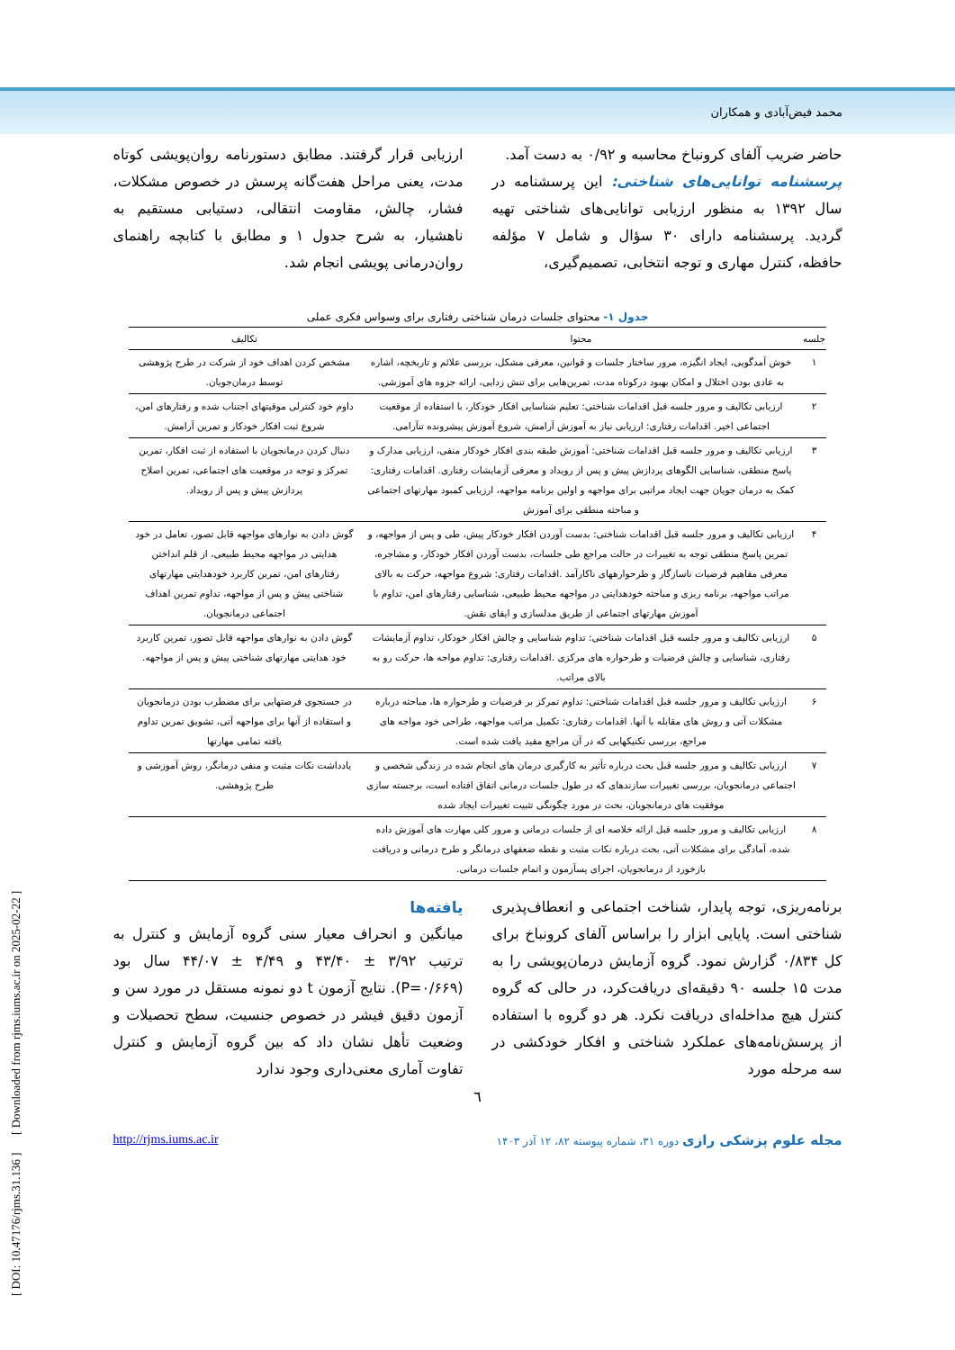محمد فیض‌آبادی و همکاران
حاضر ضریب آلفای کرونباخ محاسبه و ۰/۹۲ به دست آمد.
پرسشنامه توانایی‌های شناختی: این پرسشنامه در سال ۱۳۹۲ به منظور ارزیابی توانایی‌های شناختی تهیه گردید. پرسشنامه دارای ۳۰ سؤال و شامل ۷ مؤلفه حافظه، کنترل مهاری و توجه انتخابی، تصمیم‌گیری،
ارزیابی قرار گرفتند. مطابق دستورنامه روان‌پویشی کوتاه مدت، یعنی مراحل هفت‌گانه پرسش در خصوص مشکلات، فشار، چالش، مقاومت انتقالی، دستیابی مستقیم به ناهشیار، به شرح جدول ۱ و مطابق با کتابچه راهنمای روان‌درمانی پویشی انجام شد.
جدول ۱- محتوای جلسات درمان شناختی رفتاری برای وسواس فکری عملی
| جلسه | محتوا | تکالیف |
| --- | --- | --- |
| ۱ | خوش آمدگویی، ایجاد انگیزه، مرور ساختار جلسات و قوانین، معرفی مشکل، بررسی علائم و تاریخچه، اشاره به عادی بودن اختلال و امکان بهبود درکوتاه مدت، تمرین‌هایی برای تنش زدایی، ارائه جزوه های آموزشی. | مشخص کردن اهداف خود از شرکت در طرح پژوهشی توسط درمان‌جویان. |
| ۲ | ارزیابی تکالیف و مرور جلسه قبل اقدامات شناختی: تعلیم شناسایی افکار خودکار، با استفاده از موقعیت اجتماعی اخیر. اقدامات رفتاری: ارزیابی نیاز به آموزش آرامش، شروع آموزش پیشرونده تنآرامی. | داوم خود کنترلی موقیتهای اجتناب شده و رفتارهای امن، شروع ثبت افکار خودکار و تمرین آرامش. |
| ۳ | ارزیابی تکالیف و مرور جلسه قبل اقدامات شناختی: آموزش طبقه بندی افکار خودکار منفی، ارزیابی مدارک و پاسخ منطقی، شناسایی الگوهای پردازش پیش و پس از رویداد و معرفی آزمایشات رفتاری. اقدامات رفتاری: کمک به درمان جویان جهت ایجاد مراتبی برای مواجهه و اولین برنامه مواجهه، ارزیابی کمبود مهارتهای اجتماعی و مباحثه منطقی برای آموزش | دنبال کردن درمانجویان با استفاده از ثبت افکار، تمرین تمرکز و توجه در موقعیت های اجتماعی، تمرین اصلاح پردازش پیش و پس از رویداد. |
| ۴ | ارزیابی تکالیف و مرور جلسه قبل اقدامات شناختی: بدست آوردن افکار خودکار پیش، طی و پس از مواجهه، و تمرین پاسخ منطقی توجه به تغییرات در حالت مراجع طی جلسات، بدست آوردن افکار خودکار، و مشاجره، معرفی مفاهیم فرضیات ناسازگار و طرحوارههای ناکارآمد .اقدامات رفتاری: شروع مواجهه، حرکت به بالای مراتب مواجهه، برنامه ریزی و مباحثه خودهدایتی در مواجهه محیط طبیعی، شناسایی رفتارهای امن، تداوم با آموزش مهارتهای اجتماعی از طریق مدلسازی و ایفای نقش. | گوش دادن به نوارهای مواجهه قابل تصور، تعامل در خود هدایتی در مواجهه محیط طبیعی، از قلم انداختن رفتارهای امن، تمرین کاربرد خودهدایتی مهارتهای شناختی پیش و پس از مواجهه، تداوم تمرین اهداف اجتماعی درمانجویان. |
| ۵ | ارزیابی تکالیف و مرور جلسه قبل اقدامات شناختی: تداوم شناسایی و چالش افکار خودکار، تداوم آزمایشات رفتاری، شناسایی و چالش فرضیات و طرحواره های مرکزی .اقدامات رفتاری: تداوم مواجه ها، حرکت رو به بالای مراتب. | گوش دادن به نوارهای مواجهه قابل تصور، تمرین کاربرد خود هدایتی مهارتهای شناختی پیش و پس از مواجهه. |
| ۶ | ارزیابی تکالیف و مرور جلسه قبل اقدامات شناختی: تداوم تمرکز بر فرضیات و طرحواره ها، مباحثه درباره مشکلات آتی و روش های مقابله با آنها. اقدامات رفتاری: تکمیل مراتب مواجهه، طراحی خود مواجه های مراجع، بررسی تکنیکهایی که در آن مراجع مفید یافت شده است. | در جستجوی فرصتهایی برای مضطرب بودن درمانجویان و استفاده از آنها برای مواجهه آتی، تشویق تمرین تداوم یافته تمامی مهارتها |
| ۷ | ارزیابی تکالیف و مرور جلسه قبل بحث درباره تأثیر به کارگیری درمان های انجام شده در زندگی شخصی و اجتماعی درمانجویان، بررسی تغییرات سازندهای که در طول جلسات درمانی اتفاق افتاده است، برجسته سازی موفقیت های درمانجویان، بحث در مورد چگونگی تثبیت تغییرات ایجاد شده | یادداشت نکات مثبت و منفی درمانگر، روش آموزشی و طرح پژوهشی. |
| ۸ | ارزیابی تکالیف و مرور جلسه قبل ارائه خلاصه ای از جلسات درمانی و مرور کلی مهارت های آموزش داده شده، آمادگی برای مشکلات آتی، بحث درباره نکات مثبت و نقطه ضعفهای درمانگر و طرح درمانی و دریافت بازخورد از درمانجویان، اجرای پسآزمون و اتمام جلسات درمانی. | |
برنامه‌ریزی، توجه پایدار، شناخت اجتماعی و انعطاف‌پذیری شناختی است. پایایی ابزار را براساس آلفای کرونباخ برای کل ۰/۸۳۴ گزارش نمود. گروه آزمایش درمان‌پویشی را به مدت ۱۵ جلسه ۹۰ دقیقه‌ای دریافت‌کرد، در حالی که گروه کنترل هیچ مداخله‌ای دریافت نکرد. هر دو گروه با استفاده از پرسش‌نامه‌های عملکرد شناختی و افکار خودکشی در سه مرحله مورد
یافته‌ها
میانگین و انحراف معیار سنی گروه آزمایش و کنترل به ترتیب ۳/۹۲ ± ۴۳/۴۰ و ۴/۴۹ ± ۴۴/۰۷ سال بود (P=۰/۶۶۹). نتایج آزمون t دو نمونه مستقل در مورد سن و آزمون دقیق فیشر در خصوص جنسیت، سطح تحصیلات و وضعیت تأهل نشان داد که بین گروه آزمایش و کنترل تفاوت آماری معنی‌داری وجود ندارد
٦
مجله علوم پزشکی رازی دوره ۳۱، شماره پیوسته ۸۲، ۱۲ آذر ۱۴۰۳ http://rjms.iums.ac.ir
[ DOI: 10.47176/rjms.31.136 ] [ Downloaded from rjms.iums.ac.ir on 2025-02-22 ]